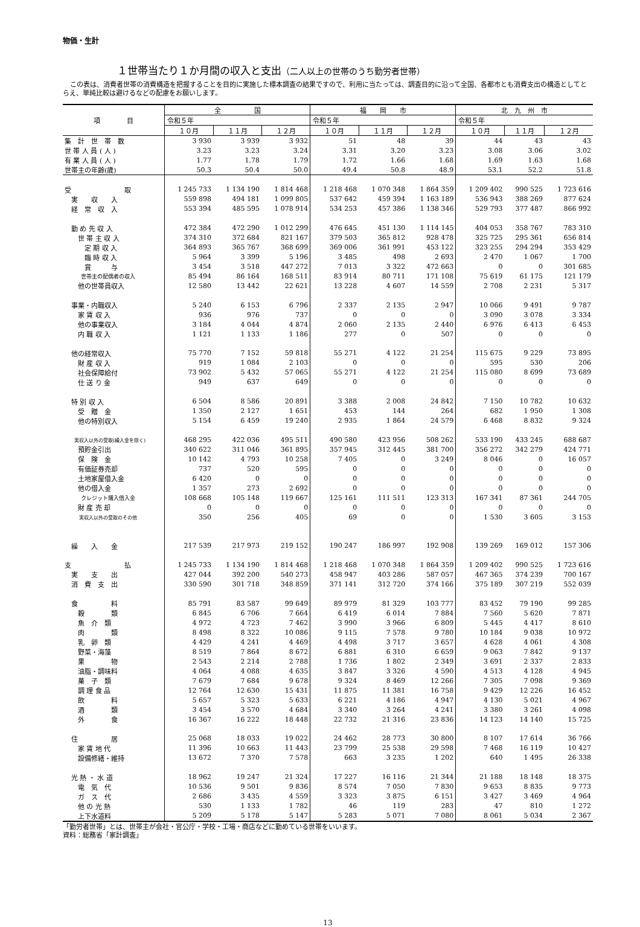物価・生計
１世帯当たり１か月間の収入と支出（二人以上の世帯のうち勤労者世帯）
この表は、消費者世帯の消費構造を把握することを目的に実施した標本調査の結果ですので、利用に当たっては、調査目的に沿って全国、各都市とも消費支出の構造としてとらえ、単純比較は避けるなどの配慮をお願いします。
| 項 目 | 全 国 | | | 福 岡 市 | | | 北 九 州 市 | | |
| --- | --- | --- | --- | --- | --- | --- | --- | --- | --- |
| | 令和５年 | | | 令和５年 | | | 令和５年 | | |
| | １０月 | １１月 | １２月 | １０月 | １１月 | １２月 | １０月 | １１月 | １２月 |
| 集 計 世 帯 数 | 3 930 | 3 939 | 3 932 | 51 | 48 | 39 | 44 | 43 | 43 |
| 世 帯 人 員 ( 人 ) | 3.23 | 3.23 | 3.24 | 3.31 | 3.20 | 3.23 | 3.08 | 3.06 | 3.02 |
| 有 業 人 員 ( 人 ) | 1.77 | 1.78 | 1.79 | 1.72 | 1.66 | 1.68 | 1.69 | 1.63 | 1.68 |
| 世帯主の年齢(歳) | 50.3 | 50.4 | 50.0 | 49.4 | 50.8 | 48.9 | 53.1 | 52.2 | 51.8 |
| 受 取 | 1 245 733 | 1 134 190 | 1 814 468 | 1 218 468 | 1 070 348 | 1 864 359 | 1 209 402 | 990 525 | 1 723 616 |
| 実 収 入 | 559 898 | 494 181 | 1 099 805 | 537 642 | 459 394 | 1 163 189 | 536 943 | 388 269 | 877 624 |
| 経 常 収 入 | 553 394 | 485 595 | 1 078 914 | 534 253 | 457 386 | 1 138 346 | 529 793 | 377 487 | 866 992 |
| 勤 め 先 収 入 | 472 384 | 472 290 | 1 012 299 | 476 645 | 451 130 | 1 114 145 | 404 053 | 358 767 | 783 310 |
| 世 帯 主 収 入 | 374 310 | 372 684 | 821 167 | 379 503 | 365 812 | 928 478 | 325 725 | 295 361 | 656 814 |
| 定 期 収 入 | 364 893 | 365 767 | 368 699 | 369 006 | 361 991 | 453 122 | 323 255 | 294 294 | 353 429 |
| 臨 時 収 入 | 5 964 | 3 399 | 5 196 | 3 485 | 498 | 2 693 | 2 470 | 1 067 | 1 700 |
| 賞 与 | 3 454 | 3 518 | 447 272 | 7 013 | 3 322 | 472 663 | 0 | 0 | 301 685 |
| 世帯主の配偶者の収入 | 85 494 | 86 164 | 168 511 | 83 914 | 80 711 | 171 108 | 75 619 | 61 175 | 121 179 |
| 他の世帯員収入 | 12 580 | 13 442 | 22 621 | 13 228 | 4 607 | 14 559 | 2 708 | 2 231 | 5 317 |
| 事業・内職収入 | 5 240 | 6 153 | 6 796 | 2 337 | 2 135 | 2 947 | 10 066 | 9 491 | 9 787 |
| 家 賃 収 入 | 936 | 976 | 737 | 0 | 0 | 0 | 3 090 | 3 078 | 3 334 |
| 他の事業収入 | 3 184 | 4 044 | 4 874 | 2 060 | 2 135 | 2 440 | 6 976 | 6 413 | 6 453 |
| 内 職 収 入 | 1 121 | 1 133 | 1 186 | 277 | 0 | 507 | 0 | 0 | 0 |
| 他の経常収入 | 75 770 | 7 152 | 59 818 | 55 271 | 4 122 | 21 254 | 115 675 | 9 229 | 73 895 |
| 財 産 収 入 | 919 | 1 084 | 2 103 | 0 | 0 | 0 | 595 | 530 | 206 |
| 社会保障給付 | 73 902 | 5 432 | 57 065 | 55 271 | 4 122 | 21 254 | 115 080 | 8 699 | 73 689 |
| 仕 送 り 金 | 949 | 637 | 649 | 0 | 0 | 0 | 0 | 0 | 0 |
| 特 別 収 入 | 6 504 | 8 586 | 20 891 | 3 388 | 2 008 | 24 842 | 7 150 | 10 782 | 10 632 |
| 受 贈 金 | 1 350 | 2 127 | 1 651 | 453 | 144 | 264 | 682 | 1 950 | 1 308 |
| 他の特別収入 | 5 154 | 6 459 | 19 240 | 2 935 | 1 864 | 24 579 | 6 468 | 8 832 | 9 324 |
| 実収入以外の受取(繰入金を除く) | 468 295 | 422 036 | 495 511 | 490 580 | 423 956 | 508 262 | 533 190 | 433 245 | 688 687 |
| 預貯金引出 | 340 622 | 311 046 | 361 895 | 357 945 | 312 445 | 381 700 | 356 272 | 342 279 | 424 771 |
| 保 険 金 | 10 142 | 4 793 | 10 258 | 7 405 | 0 | 3 249 | 8 046 | 0 | 16 057 |
| 有価証券売却 | 737 | 520 | 595 | 0 | 0 | 0 | 0 | 0 | 0 |
| 土地家屋借入金 | 6 420 | 0 | 0 | 0 | 0 | 0 | 0 | 0 | 0 |
| 他の借入金 | 1 357 | 273 | 2 692 | 0 | 0 | 0 | 0 | 0 | 0 |
| クレジット購入借入金 | 108 668 | 105 148 | 119 667 | 125 161 | 111 511 | 123 313 | 167 341 | 87 361 | 244 705 |
| 財 産 売 却 | 0 | 0 | 0 | 0 | 0 | 0 | 0 | 0 | 0 |
| 実収入以外の受取のその他 | 350 | 256 | 405 | 69 | 0 | 0 | 1 530 | 3 605 | 3 153 |
| 繰 入 金 | 217 539 | 217 973 | 219 152 | 190 247 | 186 997 | 192 908 | 139 269 | 169 012 | 157 306 |
| 支 払 | 1 245 733 | 1 134 190 | 1 814 468 | 1 218 468 | 1 070 348 | 1 864 359 | 1 209 402 | 990 525 | 1 723 616 |
| 実 支 出 | 427 044 | 392 200 | 540 273 | 458 947 | 403 286 | 587 057 | 467 365 | 374 239 | 700 167 |
| 消 費 支 出 | 330 590 | 301 718 | 348 859 | 371 141 | 312 720 | 374 166 | 375 189 | 307 219 | 552 039 |
| 食 料 | 85 791 | 83 587 | 99 649 | 89 979 | 81 329 | 103 777 | 83 452 | 79 190 | 99 285 |
| 穀 類 | 6 845 | 6 706 | 7 664 | 6 419 | 6 014 | 7 884 | 7 560 | 5 620 | 7 871 |
| 魚 介 類 | 4 972 | 4 723 | 7 462 | 3 990 | 3 966 | 6 809 | 5 445 | 4 417 | 8 610 |
| 肉 類 | 8 498 | 8 322 | 10 086 | 9 115 | 7 578 | 9 780 | 10 184 | 9 038 | 10 972 |
| 乳 卵 類 | 4 429 | 4 241 | 4 469 | 4 498 | 3 717 | 3 657 | 4 628 | 4 061 | 4 308 |
| 野菜・海藻 | 8 519 | 7 864 | 8 672 | 6 881 | 6 310 | 6 659 | 9 063 | 7 842 | 9 137 |
| 果 物 | 2 543 | 2 214 | 2 788 | 1 736 | 1 802 | 2 349 | 3 691 | 2 337 | 2 833 |
| 油脂・調味料 | 4 064 | 4 088 | 4 635 | 3 847 | 3 326 | 4 590 | 4 513 | 4 128 | 4 945 |
| 菓 子 類 | 7 679 | 7 684 | 9 678 | 9 324 | 8 469 | 12 266 | 7 305 | 7 098 | 9 369 |
| 調 理 食 品 | 12 764 | 12 630 | 15 431 | 11 875 | 11 381 | 16 758 | 9 429 | 12 226 | 16 452 |
| 飲 料 | 5 657 | 5 323 | 5 633 | 6 221 | 4 186 | 4 947 | 4 130 | 5 021 | 4 967 |
| 酒 類 | 3 454 | 3 570 | 4 684 | 3 340 | 3 264 | 4 241 | 3 380 | 3 261 | 4 098 |
| 外 食 | 16 367 | 16 222 | 18 448 | 22 732 | 21 316 | 23 836 | 14 123 | 14 140 | 15 725 |
| 住 居 | 25 068 | 18 033 | 19 022 | 24 462 | 28 773 | 30 800 | 8 107 | 17 614 | 36 766 |
| 家 賃 地 代 | 11 396 | 10 663 | 11 443 | 23 799 | 25 538 | 29 598 | 7 468 | 16 119 | 10 427 |
| 設備修繕・維持 | 13 672 | 7 370 | 7 578 | 663 | 3 235 | 1 202 | 640 | 1 495 | 26 338 |
| 光 熱 ・ 水 道 | 18 962 | 19 247 | 21 324 | 17 227 | 16 116 | 21 344 | 21 188 | 18 148 | 18 375 |
| 電 気 代 | 10 536 | 9 501 | 9 836 | 8 574 | 7 050 | 7 830 | 9 653 | 8 835 | 9 773 |
| ガ ス 代 | 2 686 | 3 435 | 4 559 | 3 323 | 3 875 | 6 151 | 3 427 | 3 469 | 4 964 |
| 他 の 光 熱 | 530 | 1 133 | 1 782 | 46 | 119 | 283 | 47 | 810 | 1 272 |
| 上下水道料 | 5 209 | 5 178 | 5 147 | 5 283 | 5 071 | 7 080 | 8 061 | 5 034 | 2 367 |
「勤労者世帯」とは、世帯主が会社・官公庁・学校・工場・商店などに勤めている世帯をいいます。
資料：総務省「家計調査」
13